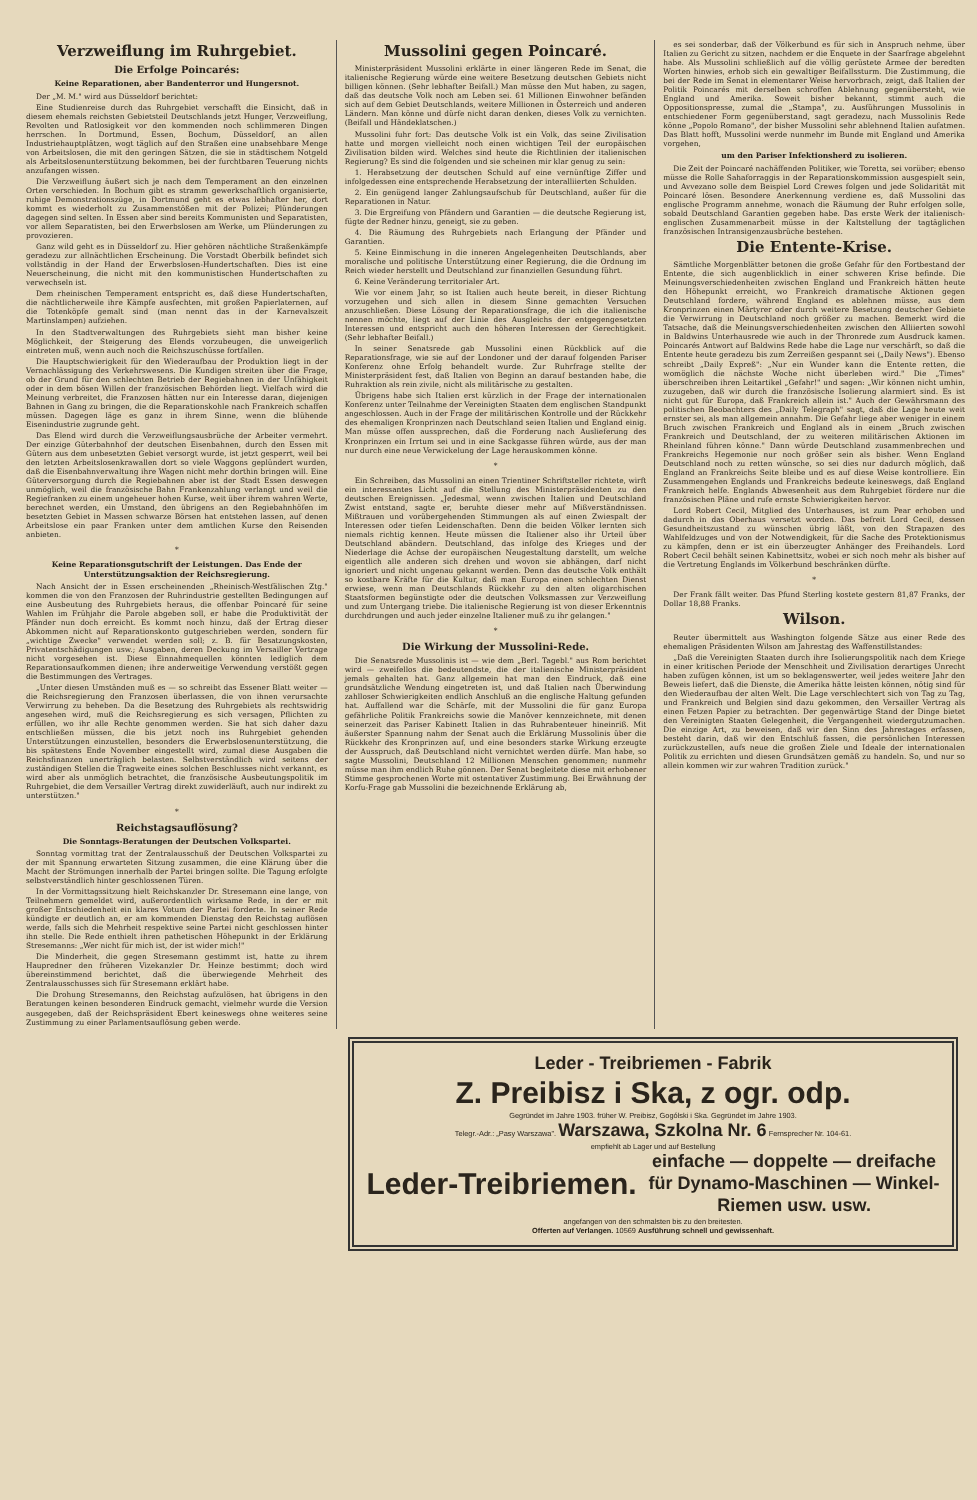Verzweiflung im Ruhrgebiet.
Die Erfolge Poincarés:
Keine Reparationen, aber Bandenterror und Hungersnot.
Der „M. M." wird aus Düsseldorf berichtet:
Eine Studienreise durch das Ruhrgebiet verschafft die Einsicht, daß in diesem ehemals reichsten Gebietsteil Deutschlands jetzt Hunger, Verzweiflung, Revolten und Ratlosigkeit vor den kommenden noch schlimmeren Dingen herrschen. In Dortmund, Essen, Bochum, Düsseldorf, an allen Industriehauptplätzen, wogt täglich auf den Straßen eine unabsehbare Menge von Arbeitslosen, die mit den geringen Sätzen, die sie in städtischem Notgeld als Arbeitslosenunterstützung bekommen, bei der furchtbaren Teuerung nichts anzufangen wissen.
Die Verzweiflung äußert sich je nach dem Temperament an den einzelnen Orten verschieden. In Bochum gibt es stramm gewerkschaftlich organisierte, ruhige Demonstrationszüge, in Dortmund geht es etwas lebhafter her, dort kommt es wiederholt zu Zusammenstößen mit der Polizei; Plünderungen dagegen sind selten. In Essen aber sind bereits Kommunisten und Separatisten, vor allem Separatisten, bei den Erwerbslosen am Werke, um Plünderungen zu provozieren.
Ganz wild geht es in Düsseldorf zu. Hier gehören nächtliche Straßenkämpfe geradezu zur allnächtlichen Erscheinung. Die Vorstadt Oberbilk befindet sich vollständig in der Hand der Erwerbslosen-Hundertschaften. Dies ist eine Neuerscheinung, die nicht mit den kommunistischen Hundertschaften zu verwechseln ist.
Dem rheinischen Temperament entspricht es, daß diese Hundertschaften, die nächtlicherweile ihre Kämpfe ausfechten, mit großen Papierlaternen, auf die Totenköpfe gemalt sind (man nennt das in der Karnevalszeit Martinslampen) aufziehen.
In den Stadtverwaltungen des Ruhrgebiets sieht man bisher keine Möglichkeit, der Steigerung des Elends vorzubeugen, die unweigerlich eintreten muß, wenn auch noch die Reichszuschüsse fortfallen.
Die Hauptschwierigkeit für den Wiederaufbau der Produktion liegt in der Vernachlässigung des Verkehrswesens. Die Kundigen streiten über die Frage, ob der Grund für den schlechten Betrieb der Regiebahnen in der Unfähigkeit oder in dem bösen Willen der französischen Behörden liegt. Vielfach wird die Meinung verbreitet, die Franzosen hätten nur ein Interesse daran, diejenigen Bahnen in Gang zu bringen, die die Reparationskohle nach Frankreich schaffen müssen. Dagegen läge es ganz in ihrem Sinne, wenn die blühende Eisenindustrie zugrunde geht.
Das Elend wird durch die Verzweiflungsausbrüche der Arbeiter vermehrt. Der einzige Güterbahnhof der deutschen Eisenbahnen, durch den Essen mit Gütern aus dem unbesetzten Gebiet versorgt wurde, ist jetzt gesperrt, weil bei den letzten Arbeitslosenkrawallen dort so viele Waggons geplündert wurden, daß die Eisenbahnverwaltung ihre Wagen nicht mehr dorthin bringen will. Eine Güterversorgung durch die Regiebahnen aber ist der Stadt Essen deswegen unmöglich, weil die französische Bahn Frankenzahlung verlangt und weil die Regiefranken zu einem ungeheuer hohen Kurse, weit über ihrem wahren Werte, berechnet werden, ein Umstand, den übrigens an den Regiebahnhöfen im besetzten Gebiet in Massen schwarze Börsen hat entstehen lassen, auf denen Arbeitslose ein paar Franken unter dem amtlichen Kurse den Reisenden anbieten.
*
Keine Reparationsgutschrift der Leistungen. Das Ende der Unterstützungsaktion der Reichsregierung.
Nach Ansicht der in Essen erscheinenden „Rheinisch-Westfälischen Ztg." kommen die von den Franzosen der Ruhrindustrie gestellten Bedingungen auf eine Ausbeutung des Ruhrgebiets heraus, die offenbar Poincaré für seine Wahlen im Frühjahr die Parole abgeben soll, er habe die Produktivität der Pfänder nun doch erreicht. Es kommt noch hinzu, daß der Ertrag dieser Abkommen nicht auf Reparationskonto gutgeschrieben werden, sondern für „wichtige Zwecke" verwendet werden soll; z. B. für Besatzungskosten, Privatentschädigungen usw.; Ausgaben, deren Deckung im Versailler Vertrage nicht vorgesehen ist. Diese Einnahmequellen könnten lediglich dem Reparationsaufkommen dienen; ihre anderweitige Verwendung verstößt gegen die Bestimmungen des Vertrages.
„Unter diesen Umständen muß es — so schreibt das Essener Blatt weiter — die Reichsregierung den Franzosen überlassen, die von ihnen verursachte Verwirrung zu beheben. Da die Besetzung des Ruhrgebiets als rechtswidrig angesehen wird, muß die Reichsregierung es sich versagen, Pflichten zu erfüllen, wo ihr alle Rechte genommen werden. Sie hat sich daher dazu entschließen müssen, die bis jetzt noch ins Ruhrgebiet gehenden Unterstützungen einzustellen, besonders die Erwerbslosenunterstützung, die bis spätestens Ende November eingestellt wird, zumal diese Ausgaben die Reichsfinanzen unerträglich belasten. Selbstverständlich wird seitens der zuständigen Stellen die Tragweite eines solchen Beschlusses nicht verkannt, es wird aber als unmöglich betrachtet, die französische Ausbeutungspolitik im Ruhrgebiet, die dem Versailler Vertrag direkt zuwiderläuft, auch nur indirekt zu unterstützen."
*
Reichstagsauflösung?
Die Sonntags-Beratungen der Deutschen Volkspartei.
Sonntag vormittag trat der Zentralausschuß der Deutschen Volkspartei zu der mit Spannung erwarteten Sitzung zusammen, die eine Klärung über die Macht der Strömungen innerhalb der Partei bringen sollte. Die Tagung erfolgte selbstverständlich hinter geschlossenen Türen.
In der Vormittagssitzung hielt Reichskanzler Dr. Stresemann eine lange, von Teilnehmern gemeldet wird, außerordentlich wirksame Rede, in der er mit großer Entschiedenheit ein klares Votum der Partei forderte. In seiner Rede kündigte er deutlich an, er am kommenden Dienstag den Reichstag auflösen werde, falls sich die Mehrheit respektive seine Partei nicht geschlossen hinter ihn stelle. Die Rede enthielt ihren pathetischen Höhepunkt in der Erklärung Stresemanns: „Wer nicht für mich ist, der ist wider mich!"
Die Minderheit, die gegen Stresemann gestimmt ist, hatte zu ihrem Haupredner den früheren Vizekanzler Dr. Heinze bestimmt; doch wird übereinstimmend berichtet, daß die überwiegende Mehrheit des Zentralausschusses sich für Stresemann erklärt habe.
Die Drohung Stresemanns, den Reichstag aufzulösen, hat übrigens in den Beratungen keinen besonderen Eindruck gemacht, vielmehr wurde die Version ausgegeben, daß der Reichspräsident Ebert keineswegs ohne weiteres seine Zustimmung zu einer Parlamentsauflösung geben werde.
Mussolini gegen Poincaré.
Ministerpräsident Mussolini erklärte in einer längeren Rede im Senat, die italienische Regierung würde eine weitere Besetzung deutschen Gebiets nicht billigen können. (Sehr lebhafter Beifall.) Man müsse den Mut haben, zu sagen, daß das deutsche Volk noch am Leben sei. 61 Millionen Einwohner befänden sich auf dem Gebiet Deutschlands, weitere Millionen in Österreich und anderen Ländern. Man könne und dürfe nicht daran denken, dieses Volk zu vernichten. (Beifall und Händeklatschen.)
Mussolini fuhr fort: Das deutsche Volk ist ein Volk, das seine Zivilisation hatte und morgen vielleicht noch einen wichtigen Teil der europäischen Zivilisation bilden wird. Welches sind heute die Richtlinien der italienischen Regierung? Es sind die folgenden und sie scheinen mir klar genug zu sein:
1. Herabsetzung der deutschen Schuld auf eine vernünftige Ziffer und infolgedessen eine entsprechende Herabsetzung der interalliierten Schulden.
2. Ein genügend langer Zahlungsaufschub für Deutschland, außer für die Reparationen in Natur.
3. Die Ergreifung von Pfändern und Garantien — die deutsche Regierung ist, fügte der Redner hinzu, geneigt, sie zu geben.
4. Die Räumung des Ruhrgebiets nach Erlangung der Pfänder und Garantien.
5. Keine Einmischung in die inneren Angelegenheiten Deutschlands, aber moralische und politische Unterstützung einer Regierung, die die Ordnung im Reich wieder herstellt und Deutschland zur finanziellen Gesundung führt.
6. Keine Veränderung territorialer Art.
Wie vor einem Jahr, so ist Italien auch heute bereit, in dieser Richtung vorzugehen und sich allen in diesem Sinne gemachten Versuchen anzuschließen. Diese Lösung der Reparationsfrage, die ich die italienische nennen möchte, liegt auf der Linie des Ausgleichs der entgegengesetzten Interessen und entspricht auch den höheren Interessen der Gerechtigkeit. (Sehr lebhafter Beifall.)
In seiner Senatsrede gab Mussolini einen Rückblick auf die Reparationsfrage, wie sie auf der Londoner und der darauf folgenden Pariser Konferenz ohne Erfolg behandelt wurde. Zur Ruhrfrage stellte der Ministerpräsident fest, daß Italien von Beginn an darauf bestanden habe, die Ruhraktion als rein zivile, nicht als militärische zu gestalten.
Übrigens habe sich Italien erst kürzlich in der Frage der internationalen Konferenz unter Teilnahme der Vereinigten Staaten dem englischen Standpunkt angeschlossen. Auch in der Frage der militärischen Kontrolle und der Rückkehr des ehemaligen Kronprinzen nach Deutschland seien Italien und England einig. Man müsse offen aussprechen, daß die Forderung nach Auslieferung des Kronprinzen ein Irrtum sei und in eine Sackgasse führen würde, aus der man nur durch eine neue Verwickelung der Lage herauskommen könne.
*
Ein Schreiben, das Mussolini an einen Trientiner Schriftsteller richtete, wirft ein interessantes Licht auf die Stellung des Ministerpräsidenten zu den deutschen Ereignissen. „Jedesmal, wenn zwischen Italien und Deutschland Zwist entstand, sagte er, beruhte dieser mehr auf Mißverständnissen. Mißtrauen und vorübergehenden Stimmungen als auf einen Zwiespalt der Interessen oder tiefen Leidenschaften. Denn die beiden Völker lernten sich niemals richtig kennen. Heute müssen die Italiener also ihr Urteil über Deutschland abändern. Deutschland, das infolge des Krieges und der Niederlage die Achse der europäischen Neugestaltung darstellt, um welche eigentlich alle anderen sich drehen und wovon sie abhängen, darf nicht ignoriert und nicht ungenau gekannt werden. Denn das deutsche Volk enthält so kostbare Kräfte für die Kultur, daß man Europa einen schlechten Dienst erwiese, wenn man Deutschlands Rückkehr zu den alten oligarchischen Staatsformen begünstigte oder die deutschen Volksmassen zur Verzweiflung und zum Untergang triebe. Die italienische Regierung ist von dieser Erkenntnis durchdrungen und auch jeder einzelne Italiener muß zu ihr gelangen."
*
Die Wirkung der Mussolini-Rede.
Die Senatsrede Mussolinis ist — wie dem „Berl. Tagebl." aus Rom berichtet wird — zweifellos die bedeutendste, die der italienische Ministerpräsident jemals gehalten hat. Ganz allgemein hat man den Eindruck, daß eine grundsätzliche Wendung eingetreten ist, und daß Italien nach Überwindung zahlloser Schwierigkeiten endlich Anschluß an die englische Haltung gefunden hat. Auffallend war die Schärfe, mit der Mussolini die für ganz Europa gefährliche Politik Frankreichs sowie die Manöver kennzeichnete, mit denen seinerzeit das Pariser Kabinett Italien in das Ruhrabenteuer hineinriß. Mit äußerster Spannung nahm der Senat auch die Erklärung Mussolinis über die Rückkehr des Kronprinzen auf, und eine besonders starke Wirkung erzeugte der Ausspruch, daß Deutschland nicht vernichtet werden dürfe. Man habe, so sagte Mussolini, Deutschland 12 Millionen Menschen genommen; nunmehr müsse man ihm endlich Ruhe gönnen. Der Senat begleitete diese mit erhobener Stimme gesprochenen Worte mit ostentativer Zustimmung. Bei Erwähnung der Korfu-Frage gab Mussolini die bezeichnende Erklärung ab,
es sei sonderbar, daß der Völkerbund es für sich in Anspruch nehme, über Italien zu Gericht zu sitzen, nachdem er die Enquete in der Saarfrage abgelehnt habe. Als Mussolini schließlich auf die völlig gerüstete Armee der beredten Worten hinwies, erhob sich ein gewaltiger Beifallssturm. Die Zustimmung, die bei der Rede im Senat in elementarer Weise hervorbrach, zeigt, daß Italien der Politik Poincarés mit derselben schroffen Ablehnung gegenübersteht, wie England und Amerika. Soweit bisher bekannt, stimmt auch die Oppositionspresse, zumal die „Stampa", zu. Ausführungen Mussolinis in entschiedener Form gegenüberstand, sagt geradezu, nach Mussolinis Rede könne „Popolo Romano", der bisher Mussolini sehr ablehnend Italien aufatmen. Das Blatt hofft, Mussolini werde nunmehr im Bunde mit England und Amerika vorgehen,
um den Pariser Infektionsherd zu isolieren.
Die Zeit der Poincaré nachäffenden Politiker, wie Toretta, sei vorüber; ebenso müsse die Rolle Sahaforraggis in der Reparationskommission ausgespielt sein, und Avvezano solle dem Beispiel Lord Crewes folgen und jede Solidarität mit Poincaré lösen. Besondere Anerkennung verdiene es, daß Mussolini das englische Programm annehme, wonach die Räumung der Ruhr erfolgen solle, sobald Deutschland Garantien gegeben habe. Das erste Werk der italienisch-englischen Zusammenarbeit müsse in der Kaltstellung der tagtäglichen französischen Intransigenzausbrüche bestehen.
Die Entente-Krise.
Sämtliche Morgenblätter betonen die große Gefahr für den Fortbestand der Entente, die sich augenblicklich in einer schweren Krise befinde. Die Meinungsverschiedenheiten zwischen England und Frankreich hätten heute den Höhepunkt erreicht, wo Frankreich dramatische Aktionen gegen Deutschland fordere, während England es ablehnen müsse, aus dem Kronprinzen einen Märtyrer oder durch weitere Besetzung deutscher Gebiete die Verwirrung in Deutschland noch größer zu machen. Bemerkt wird die Tatsache, daß die Meinungsverschiedenheiten zwischen den Alliierten sowohl in Baldwins Unterhausrede wie auch in der Thronrede zum Ausdruck kamen. Poincarés Antwort auf Baldwins Rede habe die Lage nur verschärft, so daß die Entente heute geradezu bis zum Zerreißen gespannt sei („Daily News"). Ebenso schreibt „Daily Expreß": „Nur ein Wunder kann die Entente retten, die womöglich die nächste Woche nicht überleben wird." Die „Times" überschreiben ihren Leitartikel „Gefahr!" und sagen: „Wir können nicht umhin, zuzugeben, daß wir durch die französische Isolierung alarmiert sind. Es ist nicht gut für Europa, daß Frankreich allein ist." Auch der Gewährsmann des politischen Beobachters des „Daily Telegraph" sagt, daß die Lage heute weit ernster sei, als man allgemein annahm. Die Gefahr liege aber weniger in einem Bruch zwischen Frankreich und England als in einem „Bruch zwischen Frankreich und Deutschland, der zu weiteren militärischen Aktionen im Rheinland führen könne." Dann würde Deutschland zusammenbrechen und Frankreichs Hegemonie nur noch größer sein als bisher. Wenn England Deutschland noch zu retten wünsche, so sei dies nur dadurch möglich, daß England an Frankreichs Seite bleibe und es auf diese Weise kontrolliere. Ein Zusammengehen Englands und Frankreichs bedeute keineswegs, daß England Frankreich helfe. Englands Abwesenheit aus dem Ruhrgebiet fördere nur die französischen Pläne und rufe ernste Schwierigkeiten hervor.
Lord Robert Cecil, Mitglied des Unterhauses, ist zum Pear erhoben und dadurch in das Oberhaus versetzt worden. Das befreit Lord Cecil, dessen Gesundheitszustand zu wünschen übrig läßt, von den Strapazen des Wahlfeldzuges und von der Notwendigkeit, für die Sache des Protektionismus zu kämpfen, denn er ist ein überzeugter Anhänger des Freihandels. Lord Robert Cecil behält seinen Kabinettsitz, wobei er sich noch mehr als bisher auf die Vertretung Englands im Völkerbund beschränken dürfte.
*
Der Frank fällt weiter. Das Pfund Sterling kostete gestern 81,87 Franks, der Dollar 18,88 Franks.
Wilson.
Reuter übermittelt aus Washington folgende Sätze aus einer Rede des ehemaligen Präsidenten Wilson am Jahrestag des Waffenstillstandes:
„Daß die Vereinigten Staaten durch ihre Isolierungspolitik nach dem Kriege in einer kritischen Periode der Menschheit und Zivilisation derartiges Unrecht haben zufügen können, ist um so beklagenswerter, weil jedes weitere Jahr den Beweis liefert, daß die Dienste, die Amerika hätte leisten können, nötig sind für den Wiederaufbau der alten Welt. Die Lage verschlechtert sich von Tag zu Tag, und Frankreich und Belgien sind dazu gekommen, den Versailler Vertrag als einen Fetzen Papier zu betrachten. Der gegenwärtige Stand der Dinge bietet den Vereinigten Staaten Gelegenheit, die Vergangenheit wiedergutzumachen. Die einzige Art, zu beweisen, daß wir den Sinn des Jahrestages erfassen, besteht darin, daß wir den Entschluß fassen, die persönlichen Interessen zurückzustellen, aufs neue die großen Ziele und Ideale der internationalen Politik zu errichten und diesen Grundsätzen gemäß zu handeln. So, und nur so allein kommen wir zur wahren Tradition zurück."
Leder - Treibriemen - Fabrik
Z. Preibisz i Ska, z ogr. odp.
Gegründet im Jahre 1903. früher W. Preibisz, Gogólski i Ska. Gegründet im Jahre 1903.
Telegr.-Adr.: „Pasy Warszawa". Warszawa, Szkolna Nr. 6 Fernsprecher Nr. 104-61.
empfiehlt ab Lager und auf Bestellung
Leder-Treibriemen.
einfache — doppelte — dreifache
für Dynamo-Maschinen — Winkel-
Riemen usw. usw.
angefangen von den schmalsten bis zu den breitesten.
Offerten auf Verlangen. 10569 Ausführung schnell und gewissenhaft.